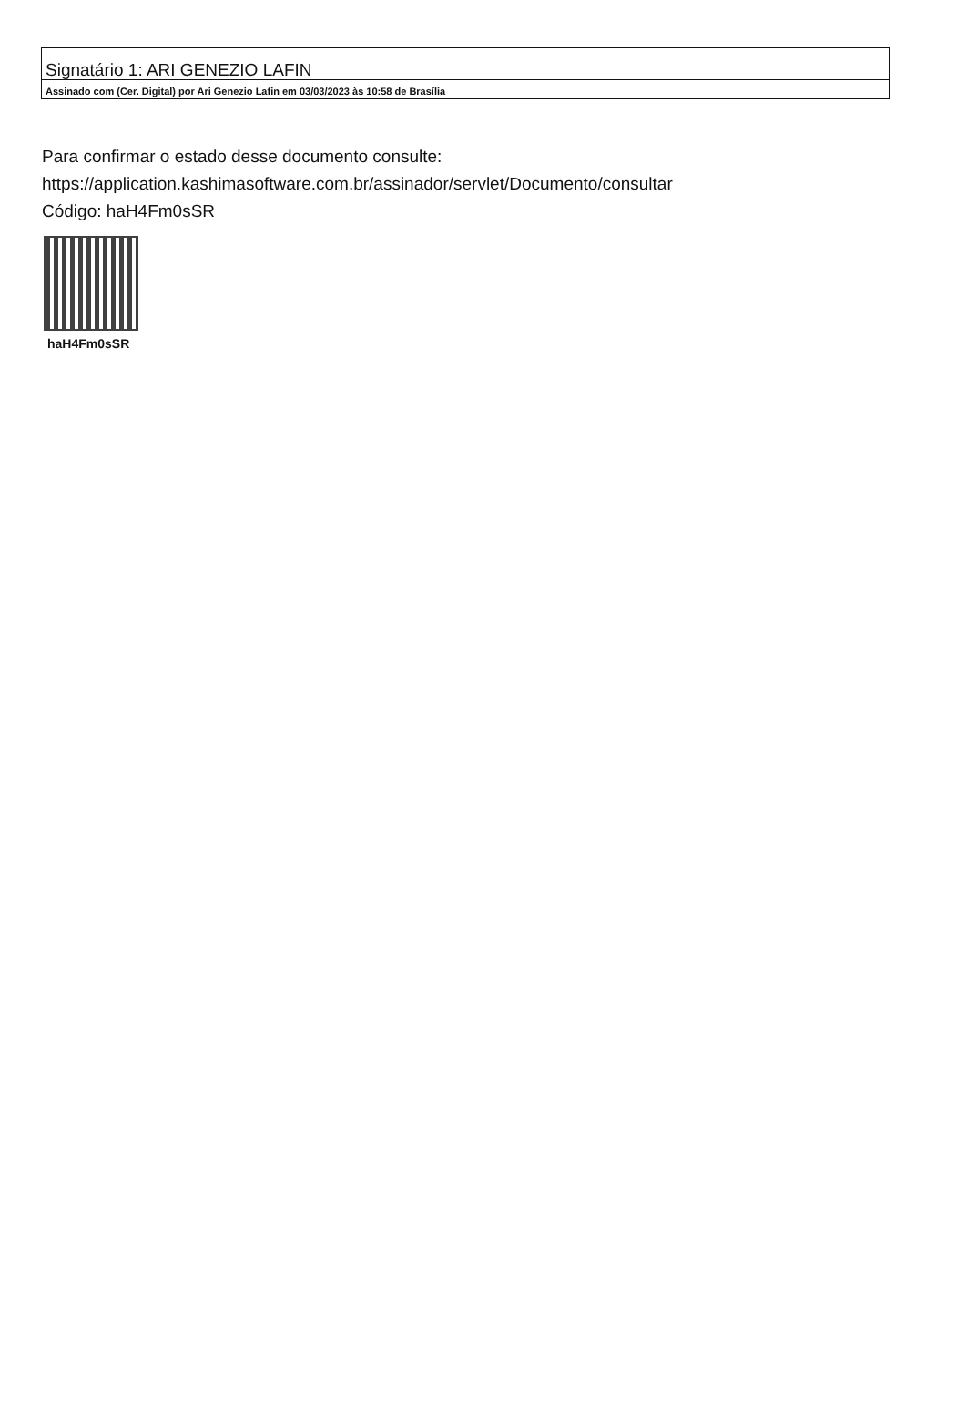Signatário 1: ARI GENEZIO LAFIN
Assinado com (Cer. Digital) por Ari Genezio Lafin em 03/03/2023 às 10:58 de Brasília
Para confirmar o estado desse documento consulte:
https://application.kashimasoftware.com.br/assinador/servlet/Documento/consultar
Código: haH4Fm0sSR
haH4Fm0sSR